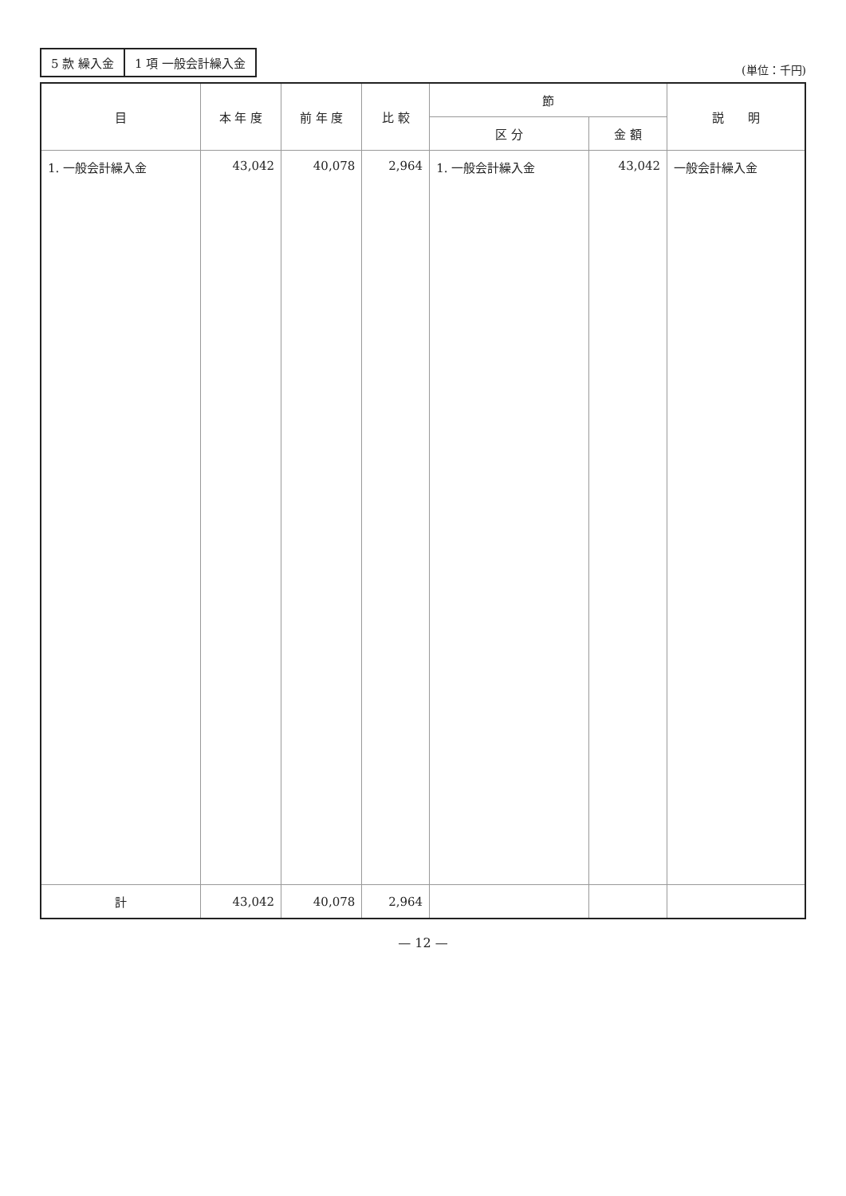| 5 款 繰入金 | 1 項 一般会計繰入金 |
(単位：千円)
| 目 | 本 年 度 | 前 年 度 | 比 較 | 節 | | 説 明 |
| --- | --- | --- | --- | --- | --- | --- |
| | | | | 区 分 | 金 額 | |
| 1. 一般会計繰入金 | 43,042 | 40,078 | 2,964 | 1. 一般会計繰入金 | 43,042 | 一般会計繰入金 |
| 計 | 43,042 | 40,078 | 2,964 | | | |
— 12 —